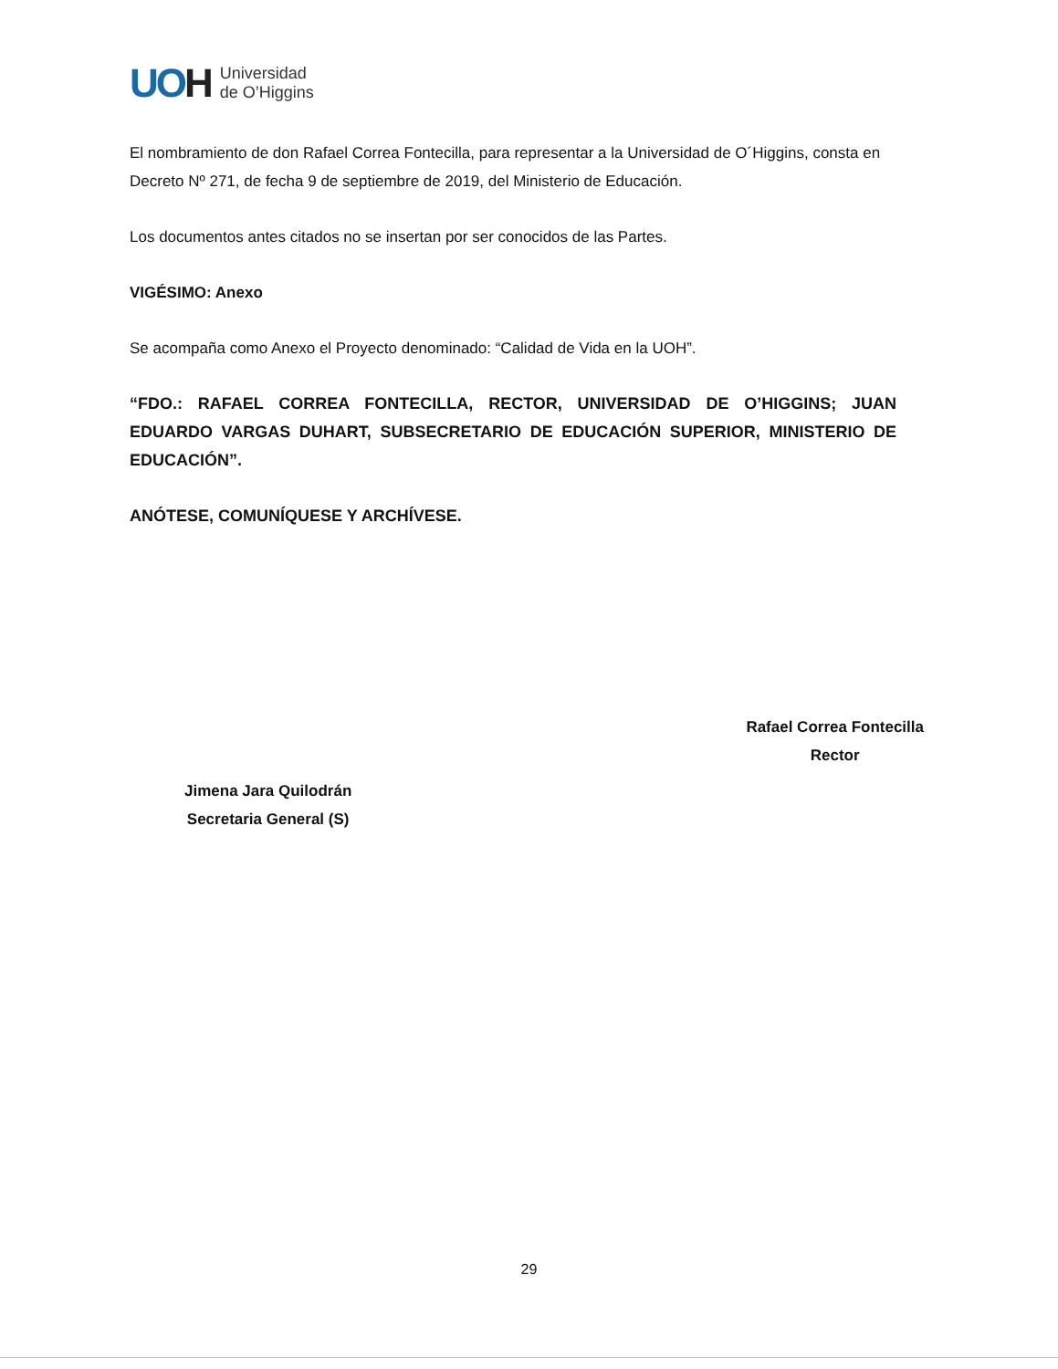UOH
Universidad
de O’Higgins
El nombramiento de don Rafael Correa Fontecilla, para representar a la Universidad de O´Higgins, consta en Decreto Nº 271, de fecha 9 de septiembre de 2019, del Ministerio de Educación.
Los documentos antes citados no se insertan por ser conocidos de las Partes.
VIGÉSIMO: Anexo
Se acompaña como Anexo el Proyecto denominado: “Calidad de Vida en la UOH”.
“FDO.: RAFAEL CORREA FONTECILLA, RECTOR, UNIVERSIDAD DE O’HIGGINS; JUAN EDUARDO VARGAS DUHART, SUBSECRETARIO DE EDUCACIÓN SUPERIOR, MINISTERIO DE EDUCACIÓN”.
ANÓTESE, COMUNÍQUESE Y ARCHÍVESE.
Jimena Jara Quilodrán
Secretaria General (S)
Rafael Correa Fontecilla
Rector
29